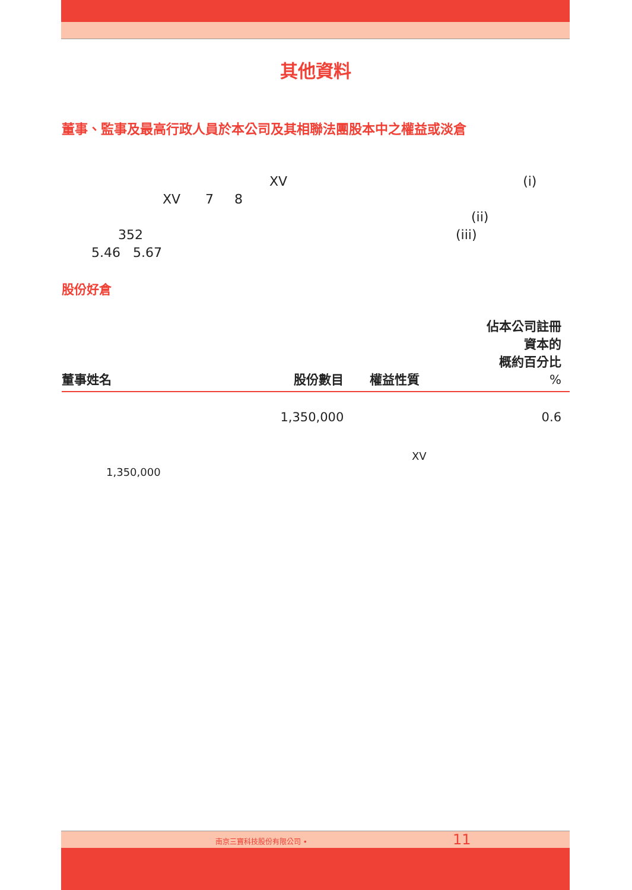其他資料
董事、監事及最高行政人員於本公司及其相聯法團股本中之權益或淡倉
XV (i)
XV 7 8
(ii)
352 (iii)
5.46 5.67
股份好倉
| 董事姓名 | 股份數目 | 權益性質 | 佔本公司註冊 資本的 概約百分比 % |
| --- | --- | --- | --- |
| | 1,350,000 | | 0.6 |
XV
1,350,000
南京三寶科技股份有限公司 • 11